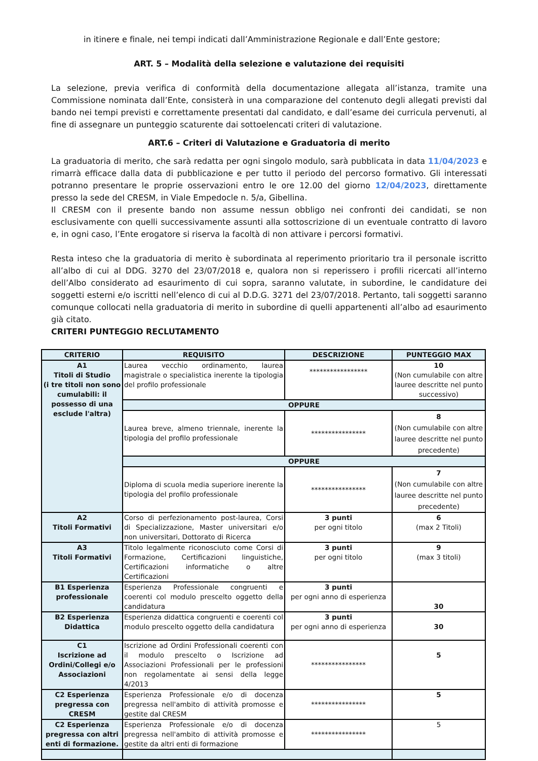in itinere e finale, nei tempi indicati dall’Amministrazione Regionale e dall’Ente gestore;
ART. 5 – Modalità della selezione e valutazione dei requisiti
La selezione, previa verifica di conformità della documentazione allegata all’istanza, tramite una Commissione nominata dall’Ente, consisterà in una comparazione del contenuto degli allegati previsti dal bando nei tempi previsti e correttamente presentati dal candidato, e dall’esame dei curricula pervenuti, al fine di assegnare un punteggio scaturente dai sottoelencati criteri di valutazione.
ART.6 – Criteri di Valutazione e Graduatoria di merito
La graduatoria di merito, che sarà redatta per ogni singolo modulo, sarà pubblicata in data 11/04/2023 e rimarrà efficace dalla data di pubblicazione e per tutto il periodo del percorso formativo. Gli interessati potranno presentare le proprie osservazioni entro le ore 12.00 del giorno 12/04/2023, direttamente presso la sede del CRESM, in Viale Empedocle n. 5/a, Gibellina.
Il CRESM con il presente bando non assume nessun obbligo nei confronti dei candidati, se non esclusivamente con quelli successivamente assunti alla sottoscrizione di un eventuale contratto di lavoro e, in ogni caso, l’Ente erogatore si riserva la facoltà di non attivare i percorsi formativi.
Resta inteso che la graduatoria di merito è subordinata al reperimento prioritario tra il personale iscritto all’albo di cui al DDG. 3270 del 23/07/2018 e, qualora non si reperissero i profili ricercati all’interno dell’Albo considerato ad esaurimento di cui sopra, saranno valutate, in subordine, le candidature dei soggetti esterni e/o iscritti nell’elenco di cui al D.D.G. 3271 del 23/07/2018. Pertanto, tali soggetti saranno comunque collocati nella graduatoria di merito in subordine di quelli appartenenti all’albo ad esaurimento già citato.
CRITERI PUNTEGGIO RECLUTAMENTO
| CRITERIO | REQUISITO | DESCRIZIONE | PUNTEGGIO MAX |
| --- | --- | --- | --- |
| A1 Titoli di Studio (i tre titoli non sono cumulabili: il possesso di una esclude l'altra) | Laurea vecchio ordinamento, laurea magistrale o specialistica inerente la tipologia del profilo professionale | ***************** | 10 (Non cumulabile con altre lauree descritte nel punto successivo) |
| | OPPURE | | |
| | Laurea breve, almeno triennale, inerente la tipologia del profilo professionale | **************** | 8 (Non cumulabile con altre lauree descritte nel punto precedente) |
| | OPPURE | | |
| | Diploma di scuola media superiore inerente la tipologia del profilo professionale | **************** | 7 (Non cumulabile con altre lauree descritte nel punto precedente) |
| A2 Titoli Formativi | Corso di perfezionamento post-laurea, Corsi di Specializzazione, Master universitari e/o non universitari, Dottorato di Ricerca | 3 punti per ogni titolo | 6 (max 2 Titoli) |
| A3 Titoli Formativi | Titolo legalmente riconosciuto come Corsi di Formazione, Certificazioni linguistiche, Certificazioni informatiche o altre Certificazioni | 3 punti per ogni titolo | 9 (max 3 titoli) |
| B1 Esperienza professionale | Esperienza Professionale congruenti e coerenti col modulo prescelto oggetto della candidatura | 3 punti per ogni anno di esperienza | 30 |
| B2 Esperienza Didattica | Esperienza didattica congruenti e coerenti col modulo prescelto oggetto della candidatura | 3 punti per ogni anno di esperienza | 30 |
| C1 Iscrizione ad Ordini/Collegi e/o Associazioni | Iscrizione ad Ordini Professionali coerenti con il modulo prescelto o Iscrizione ad Associazioni Professionali per le professioni non regolamentate ai sensi della legge 4/2013 | **************** | 5 |
| C2 Esperienza pregressa con CRESM | Esperienza Professionale e/o di docenza pregressa nell'ambito di attività promosse e gestite dal CRESM | **************** | 5 |
| C2 Esperienza pregressa con altri enti di formazione. | Esperienza Professionale e/o di docenza pregressa nell'ambito di attività promosse e gestite da altri enti di formazione | **************** | 5 |